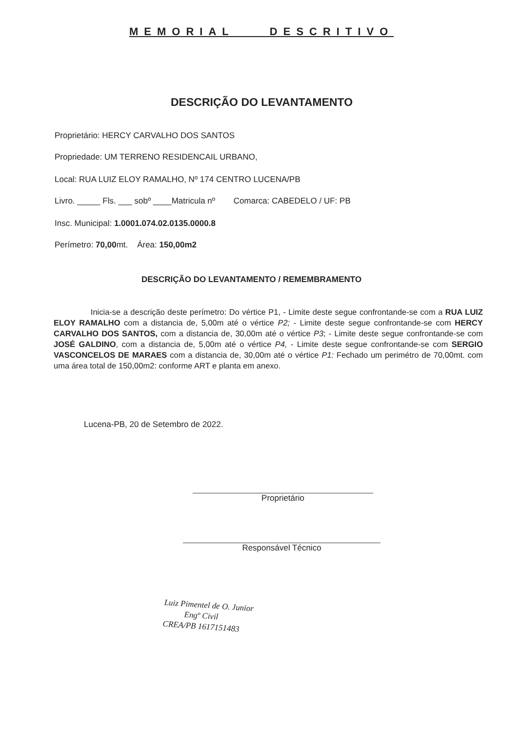MEMORIAL DESCRITIVO
DESCRIÇÃO DO LEVANTAMENTO
Proprietário: HERCY CARVALHO DOS SANTOS
Propriedade: UM TERRENO RESIDENCAIL URBANO,
Local: RUA LUIZ ELOY RAMALHO, Nº 174 CENTRO LUCENA/PB
Livro. _____ Fls. ___ sobº ____Matricula nº Comarca: CABEDELO / UF: PB
Insc. Municipal: 1.0001.074.02.0135.0000.8
Perímetro: 70,00mt. Área: 150,00m2
DESCRIÇÃO DO LEVANTAMENTO / REMEMBRAMENTO
Inicia-se a descrição deste perímetro: Do vértice P1, - Limite deste segue confrontande-se com a RUA LUIZ ELOY RAMALHO com a distancia de, 5,00m até o vértice P2; - Limite deste segue confrontande-se com HERCY CARVALHO DOS SANTOS, com a distancia de, 30,00m até o vértice P3; - Limite deste segue confrontande-se com JOSÉ GALDINO, com a distancia de, 5,00m até o vértice P4, - Limite deste segue confrontande-se com SERGIO VASCONCELOS DE MARAES com a distancia de, 30,00m até o vértice P1: Fechado um perimétro de 70,00mt. com uma área total de 150,00m2: conforme ART e planta em anexo.
Lucena-PB, 20 de Setembro de 2022.
Proprietário
Responsável Técnico
Luiz Pimentel de O. Junior
Engº Civil
CREA/PB 1617151483